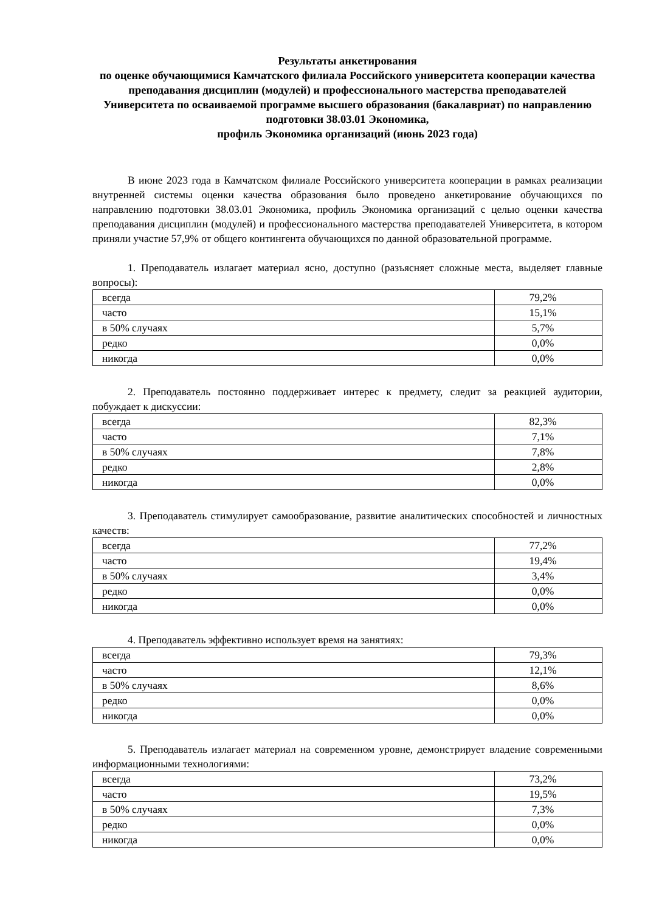Результаты анкетирования
по оценке обучающимися Камчатского филиала Российского университета кооперации качества преподавания дисциплин (модулей) и профессионального мастерства преподавателей Университета по осваиваемой программе высшего образования (бакалавриат) по направлению подготовки 38.03.01 Экономика,
профиль Экономика организаций (июнь 2023 года)
В июне 2023 года в Камчатском филиале Российского университета кооперации в рамках реализации внутренней системы оценки качества образования было проведено анкетирование обучающихся по направлению подготовки 38.03.01 Экономика, профиль Экономика организаций с целью оценки качества преподавания дисциплин (модулей) и профессионального мастерства преподавателей Университета, в котором приняли участие 57,9% от общего контингента обучающихся по данной образовательной программе.
1. Преподаватель излагает материал ясно, доступно (разъясняет сложные места, выделяет главные вопросы):
| всегда | 79,2% |
| часто | 15,1% |
| в 50% случаях | 5,7% |
| редко | 0,0% |
| никогда | 0,0% |
2. Преподаватель постоянно поддерживает интерес к предмету, следит за реакцией аудитории, побуждает к дискуссии:
| всегда | 82,3% |
| часто | 7,1% |
| в 50% случаях | 7,8% |
| редко | 2,8% |
| никогда | 0,0% |
3. Преподаватель стимулирует самообразование, развитие аналитических способностей и личностных качеств:
| всегда | 77,2% |
| часто | 19,4% |
| в 50% случаях | 3,4% |
| редко | 0,0% |
| никогда | 0,0% |
4. Преподаватель эффективно использует время на занятиях:
| всегда | 79,3% |
| часто | 12,1% |
| в 50% случаях | 8,6% |
| редко | 0,0% |
| никогда | 0,0% |
5. Преподаватель излагает материал на современном уровне, демонстрирует владение современными информационными технологиями:
| всегда | 73,2% |
| часто | 19,5% |
| в 50% случаях | 7,3% |
| редко | 0,0% |
| никогда | 0,0% |